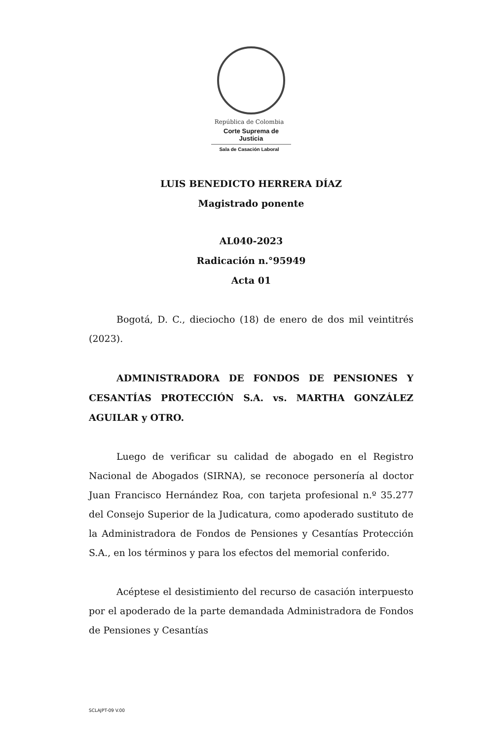República de Colombia
Corte Suprema de Justicia
Sala de Casación Laboral
LUIS BENEDICTO HERRERA DÍAZ
Magistrado ponente
AL040-2023
Radicación n.°95949
Acta 01
Bogotá, D. C., dieciocho (18) de enero de dos mil veintitrés (2023).
ADMINISTRADORA DE FONDOS DE PENSIONES Y CESANTÍAS PROTECCIÓN S.A. vs. MARTHA GONZÁLEZ AGUILAR y OTRO.
Luego de verificar su calidad de abogado en el Registro Nacional de Abogados (SIRNA), se reconoce personería al doctor Juan Francisco Hernández Roa, con tarjeta profesional n.º 35.277 del Consejo Superior de la Judicatura, como apoderado sustituto de la Administradora de Fondos de Pensiones y Cesantías Protección S.A., en los términos y para los efectos del memorial conferido.
Acéptese el desistimiento del recurso de casación interpuesto por el apoderado de la parte demandada Administradora de Fondos de Pensiones y Cesantías
SCLAJPT-09 V.00